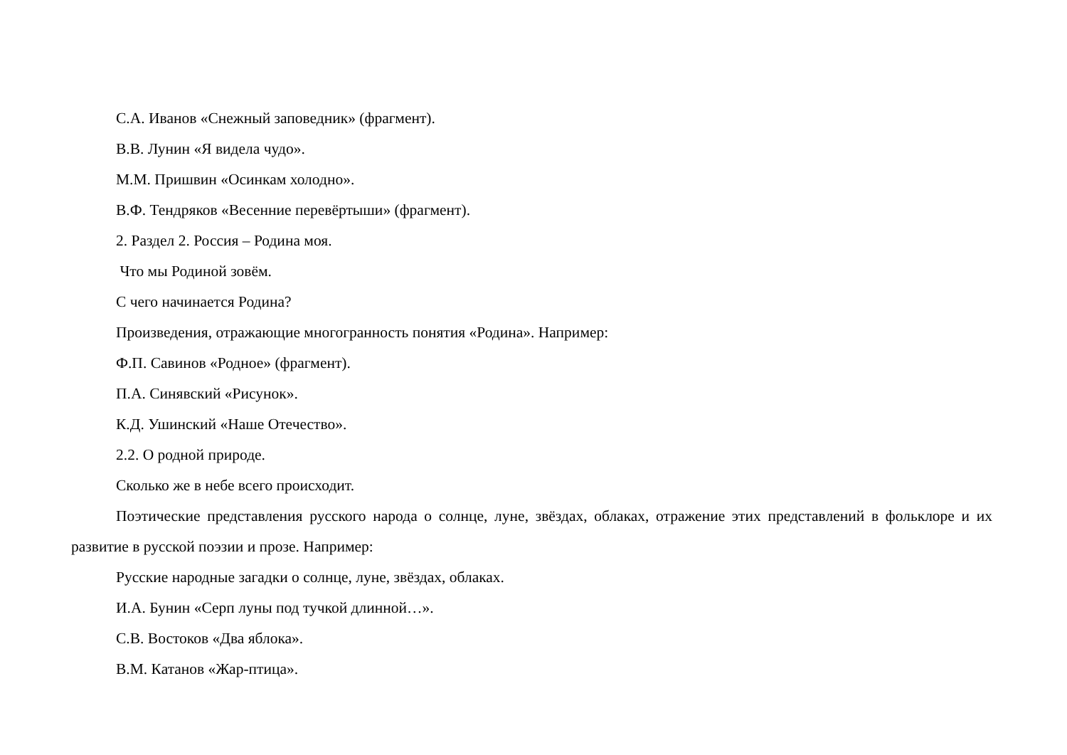С.А. Иванов «Снежный заповедник» (фрагмент).
В.В. Лунин «Я видела чудо».
М.М. Пришвин «Осинкам холодно».
В.Ф. Тендряков «Весенние перевёртыши» (фрагмент).
2. Раздел 2. Россия – Родина моя.
Что мы Родиной зовём.
С чего начинается Родина?
Произведения, отражающие многогранность понятия «Родина». Например:
Ф.П. Савинов «Родное» (фрагмент).
П.А. Синявский «Рисунок».
К.Д. Ушинский «Наше Отечество».
2.2. О родной природе.
Сколько же в небе всего происходит.
Поэтические представления русского народа о солнце, луне, звёздах, облаках, отражение этих представлений в фольклоре и их развитие в русской поэзии и прозе. Например:
Русские народные загадки о солнце, луне, звёздах, облаках.
И.А. Бунин «Серп луны под тучкой длинной…».
С.В. Востоков «Два яблока».
В.М. Катанов «Жар-птица».